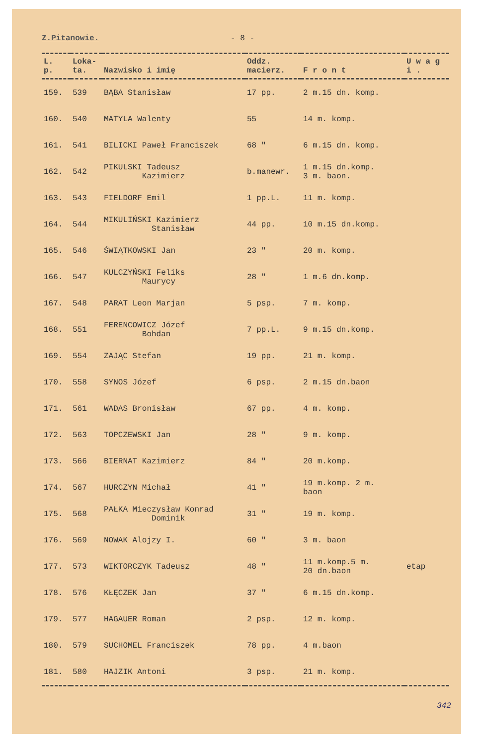Z.Pitanowie. - 8 -
| L. p. | Loka- ta. | Nazwisko i imię | Oddz. macierz. | F r o n t | U w a g i . |
| --- | --- | --- | --- | --- | --- |
| 159. | 539 | BĄBA Stanisław | 17 pp. | 2 m.15 dn. komp. | |
| 160. | 540 | MATYLA Walenty | 55 | 14 m. komp. | |
| 161. | 541 | BILICKI Paweł Franciszek | 68 " | 6 m.15 dn. komp. | |
| 162. | 542 | PIKULSKI Tadeusz Kazimierz | b.manewr. | 1 m.15 dn.komp. 3 m. baon. | |
| 163. | 543 | FIELDORF Emil | 1 pp.L. | 11 m. komp. | |
| 164. | 544 | MIKULIŃSKI Kazimierz Stanisław | 44 pp. | 10 m.15 dn.komp. | |
| 165. | 546 | ŚWIĄTKOWSKI Jan | 23 " | 20 m. komp. | |
| 166. | 547 | KULCZYŃSKI Feliks Maurycy | 28 " | 1 m.6 dn.komp. | |
| 167. | 548 | PARAT Leon Marjan | 5 psp. | 7 m. komp. | |
| 168. | 551 | FERENCOWICZ Józef Bohdan | 7 pp.L. | 9 m.15 dn.komp. | |
| 169. | 554 | ZAJĄC Stefan | 19 pp. | 21 m. komp. | |
| 170. | 558 | SYNOS Józef | 6 psp. | 2 m.15 dn.baon | |
| 171. | 561 | WADAS Bronisław | 67 pp. | 4 m. komp. | |
| 172. | 563 | TOPCZEWSKI Jan | 28 " | 9 m. komp. | |
| 173. | 566 | BIERNAT Kazimierz | 84 " | 20 m.komp. | |
| 174. | 567 | HURCZYN Michał | 41 " | 19 m.komp. 2 m. baon | |
| 175. | 568 | PAŁKA Mieczysław Konrad Dominik | 31 " | 19 m. komp. | |
| 176. | 569 | NOWAK Alojzy I. | 60 " | 3 m. baon | |
| 177. | 573 | WIKTORCZYK Tadeusz | 48 " | 11 m.komp.5 m. 20 dn.baon | etap |
| 178. | 576 | KŁĘCZEK Jan | 37 " | 6 m.15 dn.komp. | |
| 179. | 577 | HAGAUER Roman | 2 psp. | 12 m. komp. | |
| 180. | 579 | SUCHOMEL Franciszek | 78 pp. | 4 m.baon | |
| 181. | 580 | HAJZIK Antoni | 3 psp. | 21 m. komp. | |
342